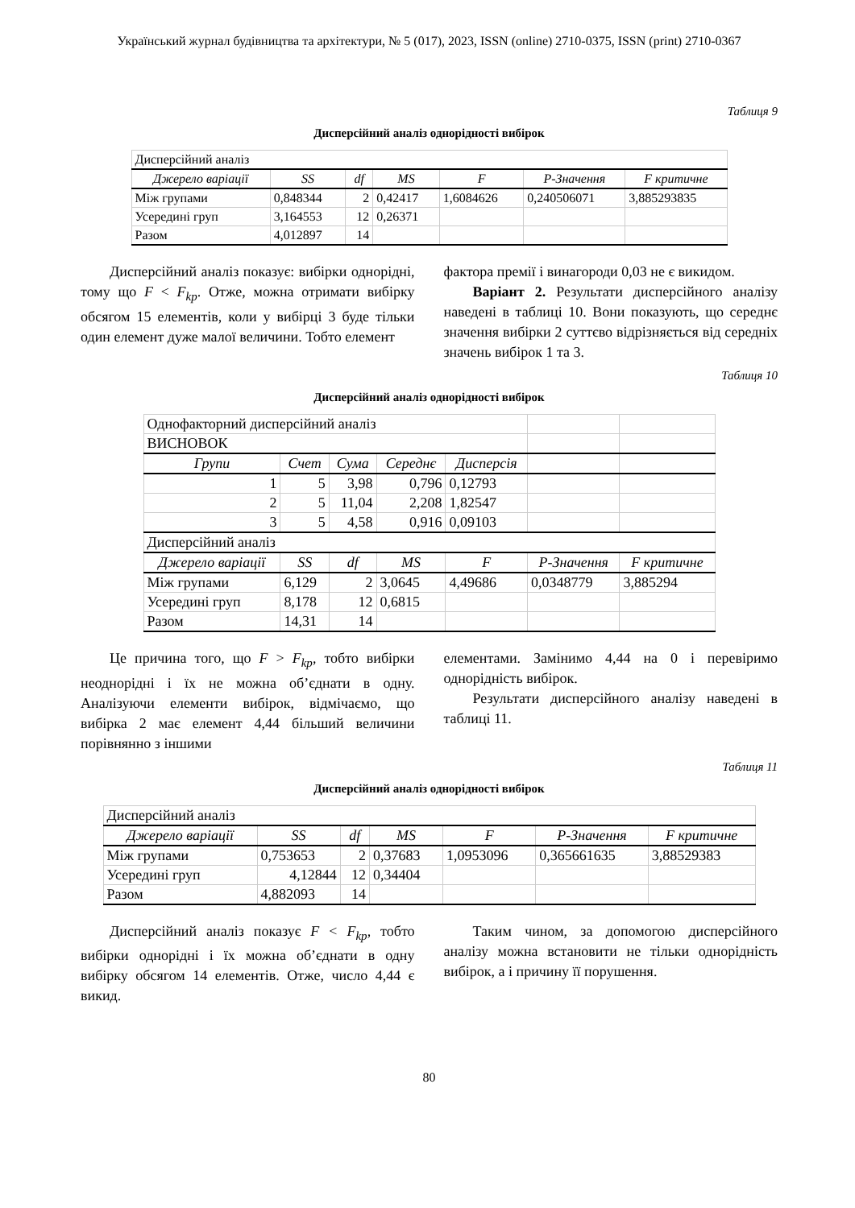Український журнал будівництва та архітектури, № 5 (017), 2023, ISSN (online) 2710-0375, ISSN (print) 2710-0367
Таблиця 9
Дисперсійний аналіз однорідності вибірок
| Дисперсійний аналіз | | | | | | |
| Джерело варіації | SS | df | MS | F | P-Значення | F критичне |
| Між групами | 0,848344 | 2 | 0,42417 | 1,6084626 | 0,240506071 | 3,885293835 |
| Усередині груп | 3,164553 | 12 | 0,26371 | | | |
| Разом | 4,012897 | 14 | | | | |
Дисперсійний аналіз показує: вибірки однорідні, тому що F < F<sub>kp</sub>. Отже, можна отримати вибірку обсягом 15 елементів, коли у вибірці 3 буде тільки один елемент дуже малої величини. Тобто елемент
фактора премії і винагороди 0,03 не є викидом.
Варіант 2. Результати дисперсійного аналізу наведені в таблиці 10. Вони показують, що середнє значення вибірки 2 суттєво відрізняється від середніх значень вибірок 1 та 3.
Таблиця 10
Дисперсійний аналіз однорідності вибірок
| Однофакторний дисперсійний аналіз | | | | | | |
| ВИСНОВОК | | | | | | |
| Групи | Счет | Сума | Середнє | Дисперсія | | |
| 1 | 5 | 3,98 | 0,796 | 0,12793 | | |
| 2 | 5 | 11,04 | 2,208 | 1,82547 | | |
| 3 | 5 | 4,58 | 0,916 | 0,09103 | | |
| Дисперсійний аналіз | | | | | | |
| Джерело варіації | SS | df | MS | F | P-Значення | F критичне |
| Між групами | 6,129 | 2 | 3,0645 | 4,49686 | 0,0348779 | 3,885294 |
| Усередині груп | 8,178 | 12 | 0,6815 | | | |
| Разом | 14,31 | 14 | | | | |
Це причина того, що F > F<sub>kp</sub>, тобто вибірки неоднорідні і їх не можна об’єднати в одну. Аналізуючи елементи вибірок, відмічаємо, що вибірка 2 має елемент 4,44 більший величини порівнянно з іншими
елементами. Замінимо 4,44 на 0 і перевіримо однорідність вибірок.
Результати дисперсійного аналізу наведені в таблиці 11.
Таблиця 11
Дисперсійний аналіз однорідності вибірок
| Дисперсійний аналіз | | | | | | |
| Джерело варіації | SS | df | MS | F | P-Значення | F критичне |
| Між групами | 0,753653 | 2 | 0,37683 | 1,0953096 | 0,365661635 | 3,88529383 |
| Усередині груп | 4,12844 | 12 | 0,34404 | | | |
| Разом | 4,882093 | 14 | | | | |
Дисперсійний аналіз показує F < F<sub>kp</sub>, тобто вибірки однорідні і їх можна об’єднати в одну вибірку обсягом 14 елементів. Отже, число 4,44 є викид.
Таким чином, за допомогою дисперсійного аналізу можна встановити не тільки однорідність вибірок, а і причину її порушення.
80